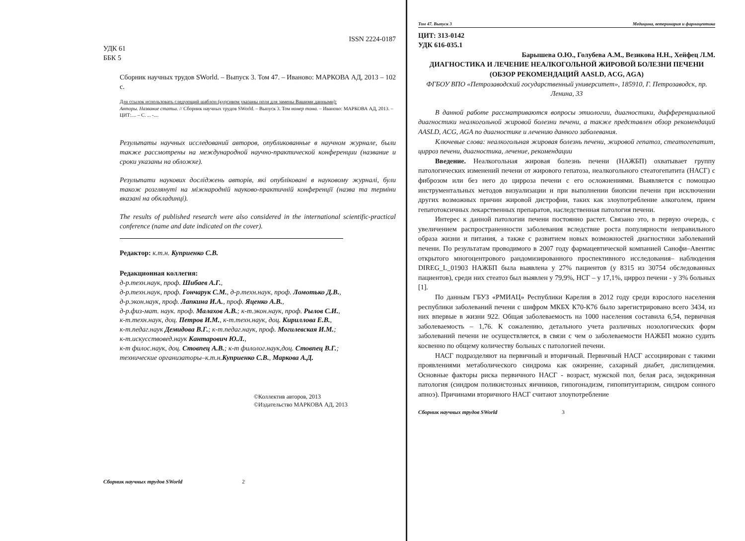ISSN 2224-0187
УДК 61
ББК 5
Сборник научных трудов SWorld. – Выпуск 3. Том 47. – Иваново: МАРКОВА АД, 2013 – 102 с.
Для ссылок использовать следующий шаблон (курсивом указаны поля для замены Вашими данными):
Авторы. Название статьи. // Сборник научных трудов SWorld. – Выпуск 3. Том номер тома. – Иваново: МАРКОВА АД, 2013. – ЦИТ:.... – С. ... -....
Результаты научных исследований авторов, опубликованные в научном журнале, были также рассмотрены на международной научно-практической конференции (название и сроки указаны на обложке).
Результати наукових досліджень авторів, які опубліковані в науковому журналі, були також розглянуті на міжнародній науково-практичній конференції (назва та терміни вказані на обкладинці).
The results of published research were also considered in the international scientific-practical conference (name and date indicated on the cover).
Редактор: к.т.н. Куприенко С.В.
Редакционная коллегия:
д-р.техн.наук, проф. Шибаев А.Г.,
д-р.техн.наук, проф. Гончарук С.М., д-р.техн.наук, проф. Ломотько Д.В.,
д-р.экон.наук, проф. Лапкина И.А., проф. Яценко А.В.,
д-р.физ-мат. наук. проф. Малахов А.В.; к-т.экон.наук, проф. Рылов С.И.,
к-т.техн.наук, доц. Петров И.М., к-т.техн.наук, доц. Кириллова Е.В.,
к-т.педаг.наук Демидова В.Г.; к-т.педаг.наук, проф. Могилевская И.М.;
к-т.искусствовед.наук Кантарович Ю.Л.,
к-т филос.наук, доц. Стовпец А.В.; к-т филолог.наук,доц. Стовпец В.Г.;
технические организаторы–к.т.н.Куприенко С.В., Маркова А.Д.
©Коллектив авторов, 2013
©Издательство МАРКОВА АД, 2013
Сборник научных трудов SWorld 2
Том 47. Выпуск 3 Медицина, ветеринария и фармацевтика
ЦИТ: 313-0142
УДК 616-035.1
Барышева О.Ю., Голубева А.М., Везикова Н.Н., Хейфец Л.М.
ДИАГНОСТИКА И ЛЕЧЕНИЕ НЕАЛКОГОЛЬНОЙ ЖИРОВОЙ БОЛЕЗНИ ПЕЧЕНИ (ОБЗОР РЕКОМЕНДАЦИЙ AASLD, ACG, AGA)
ФГБОУ ВПО «Петрозаводский государственный университет», 185910, Г. Петрозаводск, пр. Ленина, 33
В данной работе рассматриваются вопросы этиологии, диагностики, дифференциальной диагностики неалкогольной жировой болезни печени, а также представлен обзор рекомендаций AASLD, ACG, AGA по диагностике и лечению данного заболевания.
Ключевые слова: неалкогольная жировая болезнь печени, жировой гепатоз, стеатогепатит, цирроз печени, диагностика, лечение, рекомендации
Введение. Неалкогольная жировая болезнь печени (НАЖБП) охватывает группу патологических изменений печени от жирового гепатоза, неалкогольного стеатогепатита (НАСГ) с фиброзом или без него до цирроза печени с его осложнениями. Выявляется с помощью инструментальных методов визуализации и при выполнении биопсии печени при исключении других возможных причин жировой дистрофии, таких как злоупотребление алкоголем, прием гепатотоксичных лекарственных препаратов, наследственная патология печени.
Интерес к данной патологии печени постоянно растет. Связано это, в первую очередь, с увеличением распространенности заболевания вследствие роста популярности неправильного образа жизни и питания, а также с развитием новых возможностей диагностики заболеваний печени. По результатам проводимого в 2007 году фармацевтической компанией Санофи–Авентис открытого многоцентрового рандомизированного проспективного исследования– наблюдения DIREG_L_01903 НАЖБП была выявлена у 27% пациентов (у 8315 из 30754 обследованных пациентов), среди них стеатоз был выявлен у 79,9%, НСГ – у 17,1%, цирроз печени - у 3% больных [1].
По данным ГБУЗ «РМИАЦ» Республики Карелия в 2012 году среди взрослого населения республики заболеваний печени с шифром МКБХ К70-К76 было зарегистрировано всего 3434, из них впервые в жизни 922. Общая заболеваемость на 1000 населения составила 6,54, первичная заболеваемость – 1,76. К сожалению, детального учета различных нозологических форм заболеваний печени не осуществляется, в связи с чем о заболеваемости НАЖБП можно судить косвенно по общему количеству больных с патологией печени.
НАСГ подразделяют на первичный и вторичный. Первичный НАСГ ассоциирован с такими проявлениями метаболического синдрома как ожирение, сахарный диабет, дислипидемия. Основные факторы риска первичного НАСГ - возраст, мужской пол, белая раса, эндокринная патология (синдром поликистозных яичников, гипогонадизм, гипопитуитаризм, синдром сонного апноэ). Причинами вторичного НАСГ считают злоупотребление
Сборник научных трудов SWorld 3